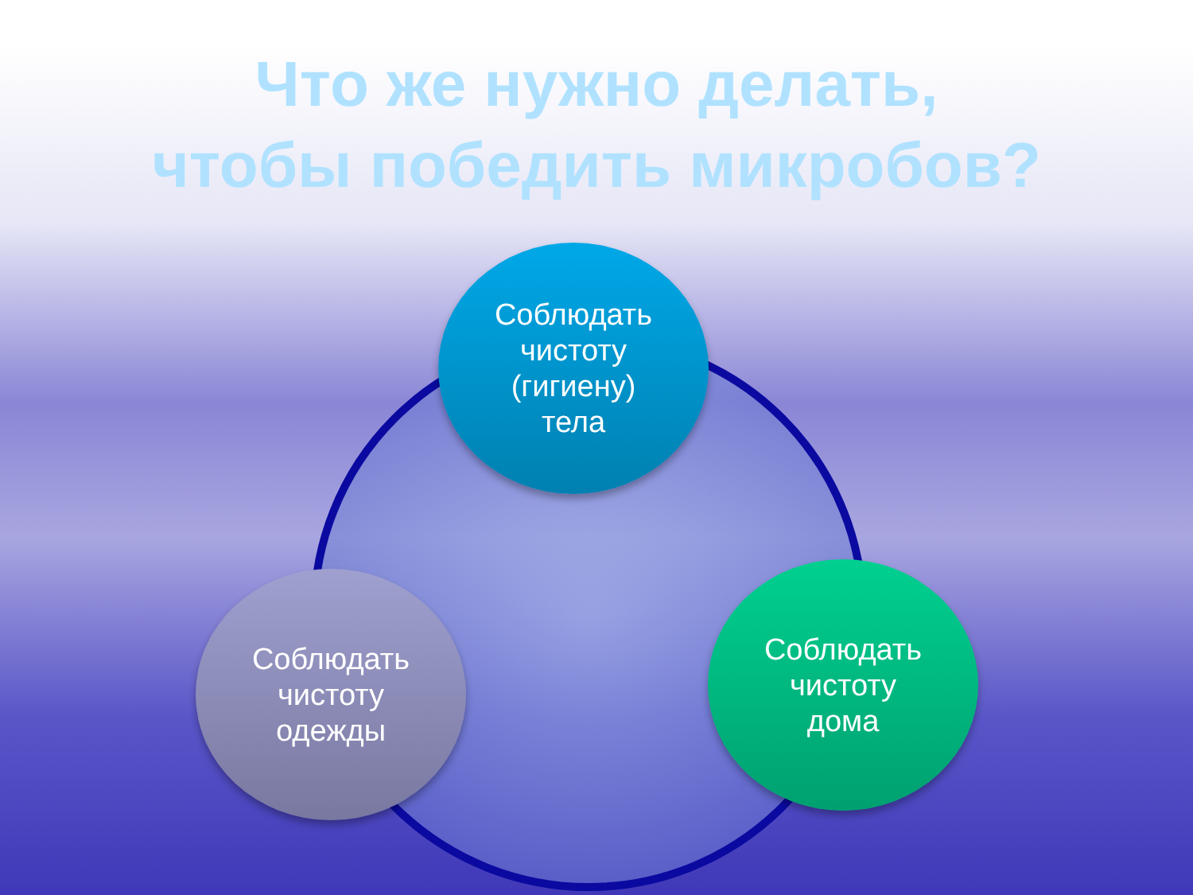Что же нужно делать,
чтобы победить микробов?
Соблюдать
чистоту
(гигиену)
тела
Соблюдать
чистоту
одежды
Соблюдать
чистоту
дома